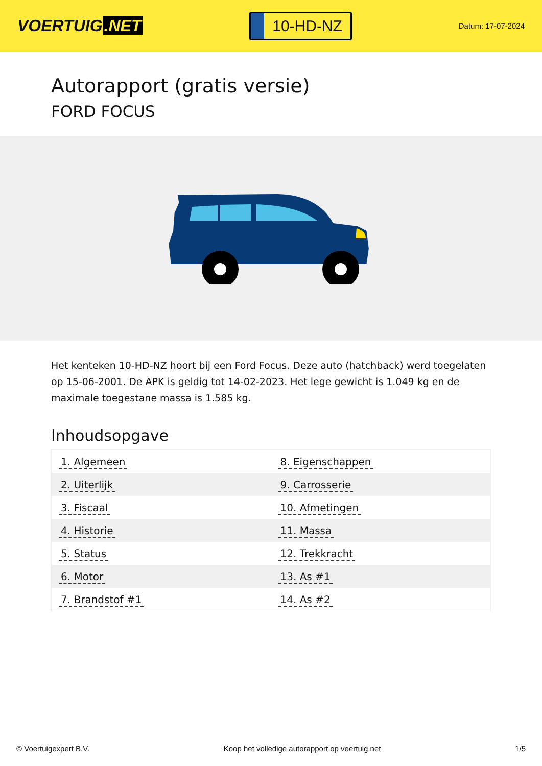VOERTUIG.NET
10-HD-NZ
Datum: 17-07-2024
Autorapport (gratis versie)
FORD FOCUS
Het kenteken 10-HD-NZ hoort bij een Ford Focus. Deze auto (hatchback) werd toegelaten op 15-06-2001. De APK is geldig tot 14-02-2023. Het lege gewicht is 1.049 kg en de maximale toegestane massa is 1.585 kg.
Inhoudsopgave
| 1. Algemeen | 8. Eigenschappen |
| 2. Uiterlijk | 9. Carrosserie |
| 3. Fiscaal | 10. Afmetingen |
| 4. Historie | 11. Massa |
| 5. Status | 12. Trekkracht |
| 6. Motor | 13. As #1 |
| 7. Brandstof #1 | 14. As #2 |
© Voertuigexpert B.V. Koop het volledige autorapport op voertuig.net 1/5